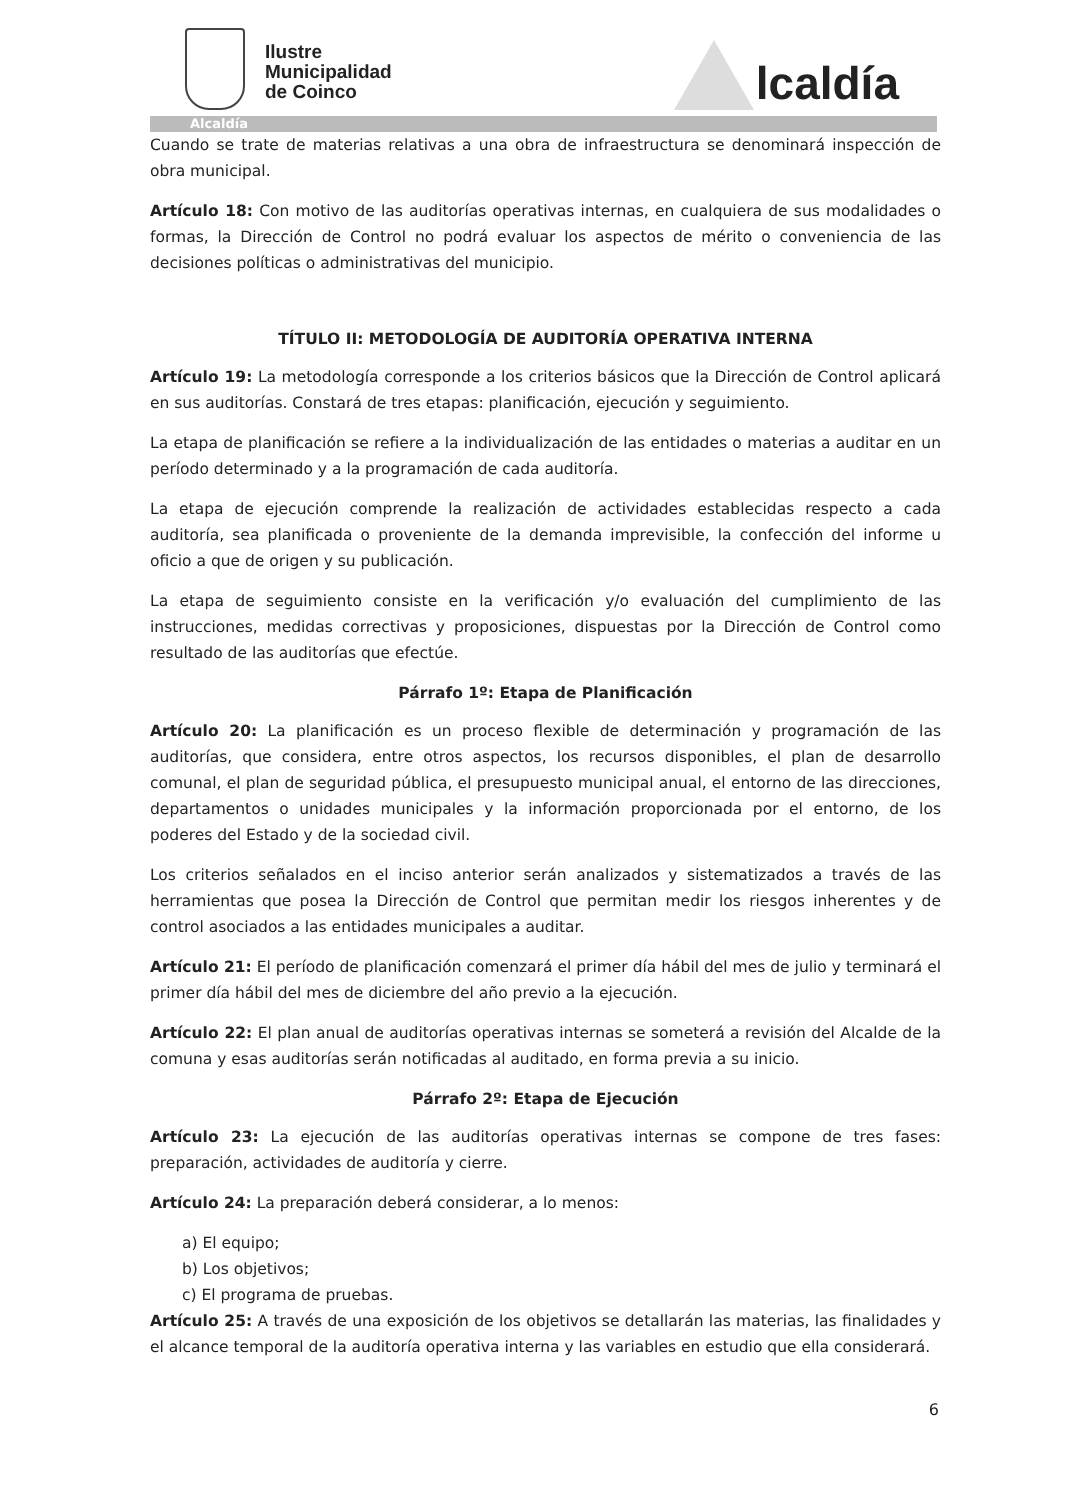Ilustre
Municipalidad
de Coinco
lcaldía
Alcaldía
Cuando se trate de materias relativas a una obra de infraestructura se denominará inspección de obra municipal.
Artículo 18: Con motivo de las auditorías operativas internas, en cualquiera de sus modalidades o formas, la Dirección de Control no podrá evaluar los aspectos de mérito o conveniencia de las decisiones políticas o administrativas del municipio.
TÍTULO II: METODOLOGÍA DE AUDITORÍA OPERATIVA INTERNA
Artículo 19: La metodología corresponde a los criterios básicos que la Dirección de Control aplicará en sus auditorías. Constará de tres etapas: planificación, ejecución y seguimiento.
La etapa de planificación se refiere a la individualización de las entidades o materias a auditar en un período determinado y a la programación de cada auditoría.
La etapa de ejecución comprende la realización de actividades establecidas respecto a cada auditoría, sea planificada o proveniente de la demanda imprevisible, la confección del informe u oficio a que de origen y su publicación.
La etapa de seguimiento consiste en la verificación y/o evaluación del cumplimiento de las instrucciones, medidas correctivas y proposiciones, dispuestas por la Dirección de Control como resultado de las auditorías que efectúe.
Párrafo 1º: Etapa de Planificación
Artículo 20: La planificación es un proceso flexible de determinación y programación de las auditorías, que considera, entre otros aspectos, los recursos disponibles, el plan de desarrollo comunal, el plan de seguridad pública, el presupuesto municipal anual, el entorno de las direcciones, departamentos o unidades municipales y la información proporcionada por el entorno, de los poderes del Estado y de la sociedad civil.
Los criterios señalados en el inciso anterior serán analizados y sistematizados a través de las herramientas que posea la Dirección de Control que permitan medir los riesgos inherentes y de control asociados a las entidades municipales a auditar.
Artículo 21: El período de planificación comenzará el primer día hábil del mes de julio y terminará el primer día hábil del mes de diciembre del año previo a la ejecución.
Artículo 22: El plan anual de auditorías operativas internas se someterá a revisión del Alcalde de la comuna y esas auditorías serán notificadas al auditado, en forma previa a su inicio.
Párrafo 2º: Etapa de Ejecución
Artículo 23: La ejecución de las auditorías operativas internas se compone de tres fases: preparación, actividades de auditoría y cierre.
Artículo 24: La preparación deberá considerar, a lo menos:
a) El equipo;
b) Los objetivos;
c) El programa de pruebas.
Artículo 25: A través de una exposición de los objetivos se detallarán las materias, las finalidades y el alcance temporal de la auditoría operativa interna y las variables en estudio que ella considerará.
6